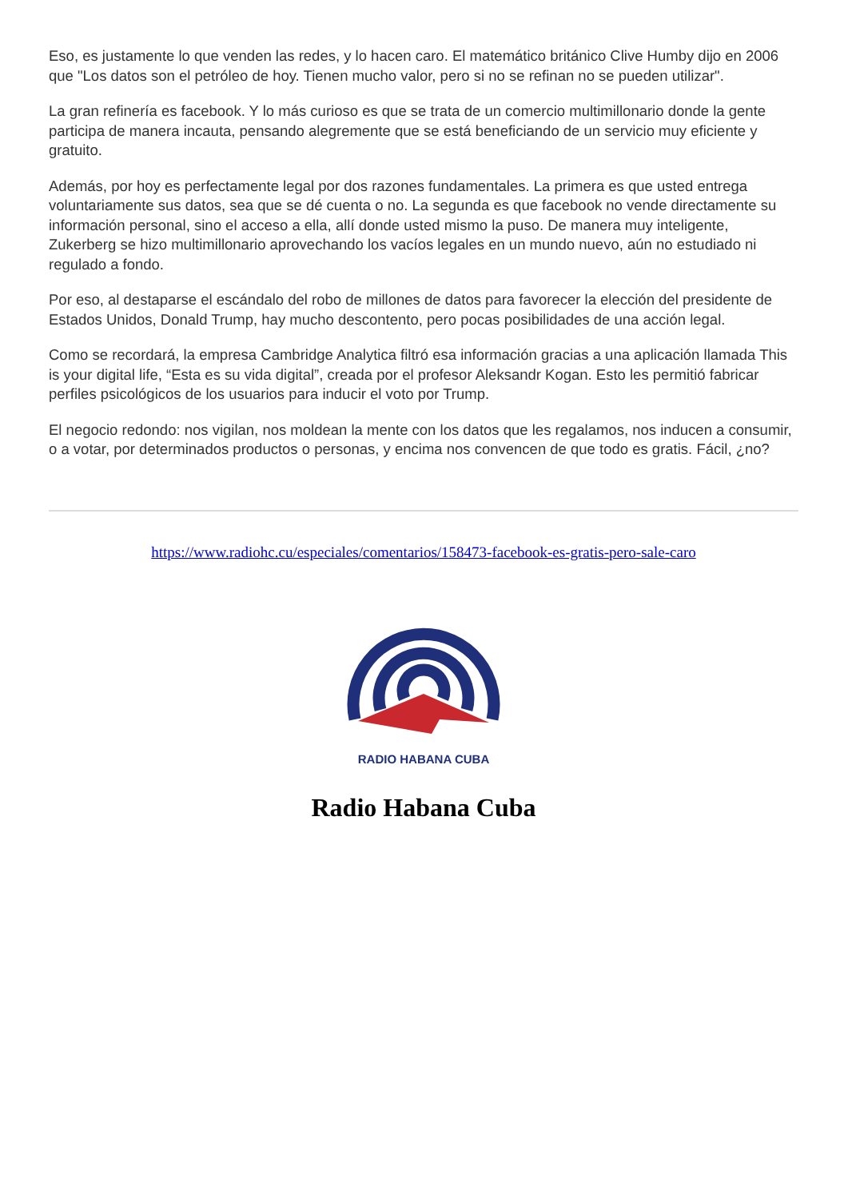Eso, es justamente lo que venden las redes, y lo hacen caro. El matemático británico Clive Humby dijo en 2006 que "Los datos son el petróleo de hoy. Tienen mucho valor, pero si no se refinan no se pueden utilizar".
La gran refinería es facebook. Y lo más curioso es que se trata de un comercio multimillonario donde la gente participa de manera incauta, pensando alegremente que se está beneficiando de un servicio muy eficiente y gratuito.
Además, por hoy es perfectamente legal por dos razones fundamentales. La primera es que usted entrega voluntariamente sus datos, sea que se dé cuenta o no. La segunda es que facebook no vende directamente su información personal, sino el acceso a ella, allí donde usted mismo la puso. De manera muy inteligente, Zukerberg se hizo multimillonario aprovechando los vacíos legales en un mundo nuevo, aún no estudiado ni regulado a fondo.
Por eso, al destaparse el escándalo del robo de millones de datos para favorecer la elección del presidente de Estados Unidos, Donald Trump, hay mucho descontento, pero pocas posibilidades de una acción legal.
Como se recordará, la empresa Cambridge Analytica filtró esa información gracias a una aplicación llamada This is your digital life, “Esta es su vida digital”, creada por el profesor Aleksandr Kogan. Esto les permitió fabricar perfiles psicológicos de los usuarios para inducir el voto por Trump.
El negocio redondo: nos vigilan, nos moldean la mente con los datos que les regalamos, nos inducen a consumir, o a votar, por determinados productos o personas, y encima nos convencen de que todo es gratis. Fácil, ¿no?
https://www.radiohc.cu/especiales/comentarios/158473-facebook-es-gratis-pero-sale-caro
RADIO HABANA CUBA
Radio Habana Cuba